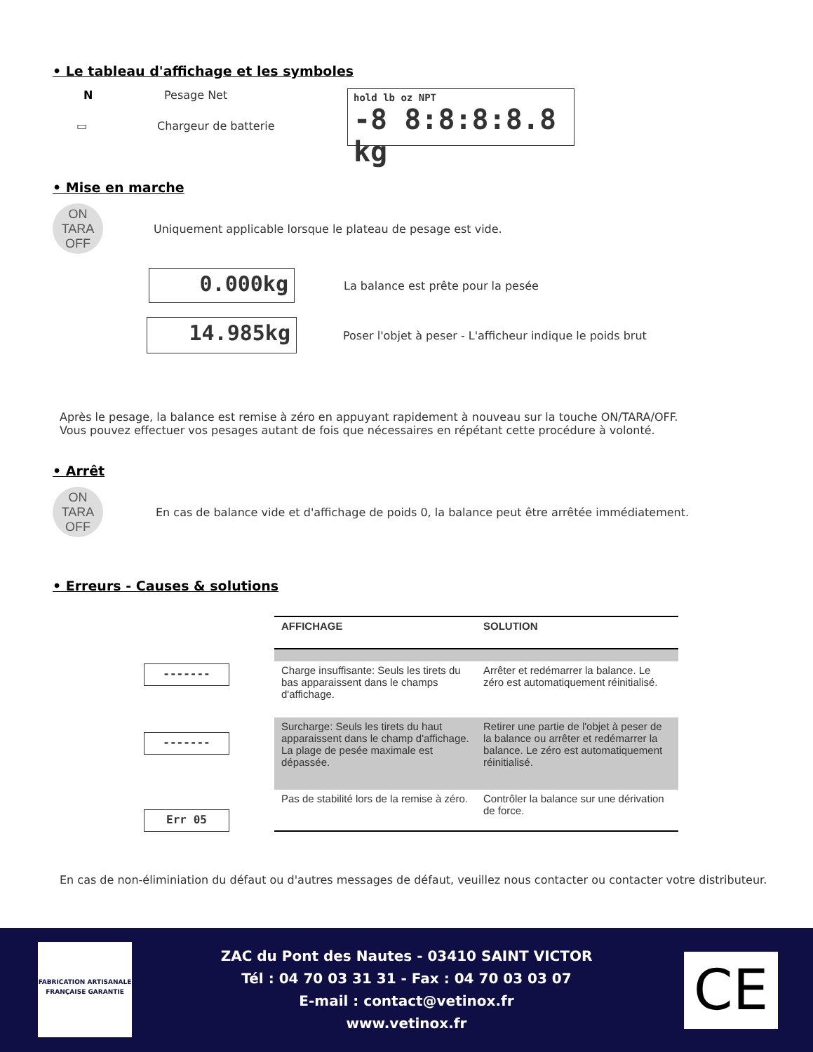• Le tableau d'affichage et les symboles
N Pesage Net
▭ Chargeur de batterie
hold lb oz NPT
-8 8:8:8:8.8 kg
• Mise en marche
ON
TARA
OFF
Uniquement applicable lorsque le plateau de pesage est vide.
0.000kg
La balance est prête pour la pesée
14.985kg
Poser l'objet à peser - L'afficheur indique le poids brut
Après le pesage, la balance est remise à zéro en appuyant rapidement à nouveau sur la touche ON/TARA/OFF.
Vous pouvez effectuer vos pesages autant de fois que nécessaires en répétant cette procédure à volonté.
• Arrêt
ON
TARA
OFF
En cas de balance vide et d'affichage de poids 0, la balance peut être arrêtée immédiatement.
• Erreurs - Causes & solutions
-------
-------
Err 05
| AFFICHAGE | SOLUTION |
| --- | --- |
| Charge insuffisante: Seuls les tirets du bas apparaissent dans le champs d'affichage. | Arrêter et redémarrer la balance. Le zéro est automatiquement réinitialisé. |
| Surcharge: Seuls les tirets du haut apparaissent dans le champ d'affichage. La plage de pesée maximale est dépassée. | Retirer une partie de l'objet à peser de la balance ou arrêter et redémarrer la balance. Le zéro est automatiquement réinitialisé. |
| Pas de stabilité lors de la remise à zéro. | Contrôler la balance sur une dérivation de force. |
En cas de non-éliminiation du défaut ou d'autres messages de défaut, veuillez nous contacter ou contacter votre distributeur.
FABRICATION ARTISANALE FRANÇAISE GARANTIE
ZAC du Pont des Nautes - 03410 SAINT VICTOR
Tél : 04 70 03 31 31 - Fax : 04 70 03 03 07
E-mail : contact@vetinox.fr
www.vetinox.fr
CE